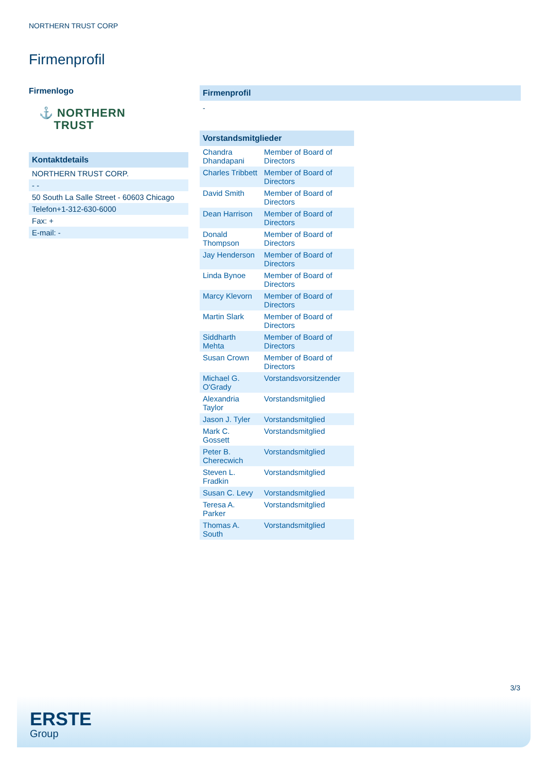NORTHERN TRUST CORP
Firmenprofil
Firmenlogo
⚓ NORTHERN
TRUST
Kontaktdetails
| NORTHERN TRUST CORP. |
| - - |
| 50 South La Salle Street - 60603 Chicago |
| Telefon+1-312-630-6000 |
| Fax: + |
| E-mail: - |
Firmenprofil
-
Vorstandsmitglieder
| Chandra Dhandapani | Member of Board of Directors |
| Charles Tribbett | Member of Board of Directors |
| David Smith | Member of Board of Directors |
| Dean Harrison | Member of Board of Directors |
| Donald Thompson | Member of Board of Directors |
| Jay Henderson | Member of Board of Directors |
| Linda Bynoe | Member of Board of Directors |
| Marcy Klevorn | Member of Board of Directors |
| Martin Slark | Member of Board of Directors |
| Siddharth Mehta | Member of Board of Directors |
| Susan Crown | Member of Board of Directors |
| Michael G. O'Grady | Vorstandsvorsitzender |
| Alexandria Taylor | Vorstandsmitglied |
| Jason J. Tyler | Vorstandsmitglied |
| Mark C. Gossett | Vorstandsmitglied |
| Peter B. Cherecwich | Vorstandsmitglied |
| Steven L. Fradkin | Vorstandsmitglied |
| Susan C. Levy | Vorstandsmitglied |
| Teresa A. Parker | Vorstandsmitglied |
| Thomas A. South | Vorstandsmitglied |
3/3
ERSTE
Group